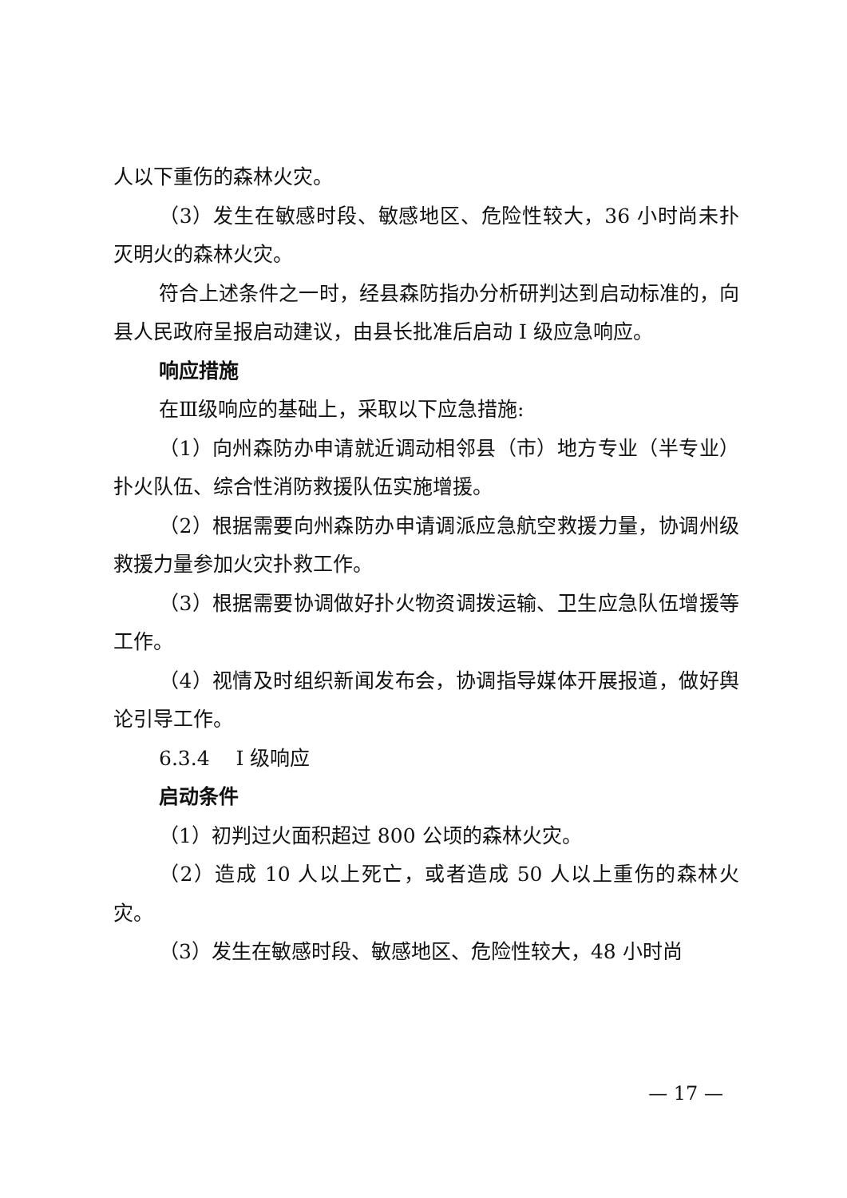人以下重伤的森林火灾。
（3）发生在敏感时段、敏感地区、危险性较大，36 小时尚未扑灭明火的森林火灾。
符合上述条件之一时，经县森防指办分析研判达到启动标准的，向县人民政府呈报启动建议，由县长批准后启动 I 级应急响应。
响应措施
在Ⅲ级响应的基础上，采取以下应急措施:
（1）向州森防办申请就近调动相邻县（市）地方专业（半专业）扑火队伍、综合性消防救援队伍实施增援。
（2）根据需要向州森防办申请调派应急航空救援力量，协调州级救援力量参加火灾扑救工作。
（3）根据需要协调做好扑火物资调拨运输、卫生应急队伍增援等工作。
（4）视情及时组织新闻发布会，协调指导媒体开展报道，做好舆论引导工作。
6.3.4　 I 级响应
启动条件
（1）初判过火面积超过 800 公顷的森林火灾。
（2）造成 10 人以上死亡，或者造成 50 人以上重伤的森林火灾。
（3）发生在敏感时段、敏感地区、危险性较大，48 小时尚
— 17 —